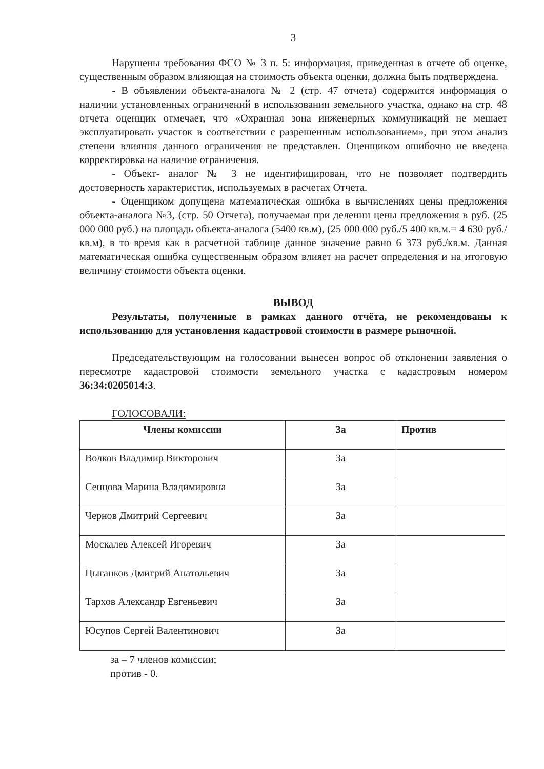3
Нарушены требования ФСО № 3 п. 5: информация, приведенная в отчете об оценке, существенным образом влияющая на стоимость объекта оценки, должна быть подтверждена.
- В объявлении объекта-аналога № 2 (стр. 47 отчета) содержится информация о наличии установленных ограничений в использовании земельного участка, однако на стр. 48 отчета оценщик отмечает, что «Охранная зона инженерных коммуникаций не мешает эксплуатировать участок в соответствии с разрешенным использованием», при этом анализ степени влияния данного ограничения не представлен. Оценщиком ошибочно не введена корректировка на наличие ограничения.
- Объект- аналог № 3 не идентифицирован, что не позволяет подтвердить достоверность характеристик, используемых в расчетах Отчета.
- Оценщиком допущена математическая ошибка в вычислениях цены предложения объекта-аналога №3, (стр. 50 Отчета), получаемая при делении цены предложения в руб. (25 000 000 руб.) на площадь объекта-аналога (5400 кв.м), (25 000 000 руб./5 400 кв.м.= 4 630 руб./кв.м), в то время как в расчетной таблице данное значение равно 6 373 руб./кв.м. Данная математическая ошибка существенным образом влияет на расчет определения и на итоговую величину стоимости объекта оценки.
ВЫВОД
Результаты, полученные в рамках данного отчёта, не рекомендованы к использованию для установления кадастровой стоимости в размере рыночной.
Председательствующим на голосовании вынесен вопрос об отклонении заявления о пересмотре кадастровой стоимости земельного участка с кадастровым номером 36:34:0205014:3.
ГОЛОСОВАЛИ:
| Члены комиссии | За | Против |
| --- | --- | --- |
| Волков Владимир Викторович | За | |
| Сенцова Марина Владимировна | За | |
| Чернов Дмитрий Сергеевич | За | |
| Москалев Алексей Игоревич | За | |
| Цыганков Дмитрий Анатольевич | За | |
| Тархов Александр Евгеньевич | За | |
| Юсупов Сергей Валентинович | За | |
за – 7 членов комиссии;
против - 0.